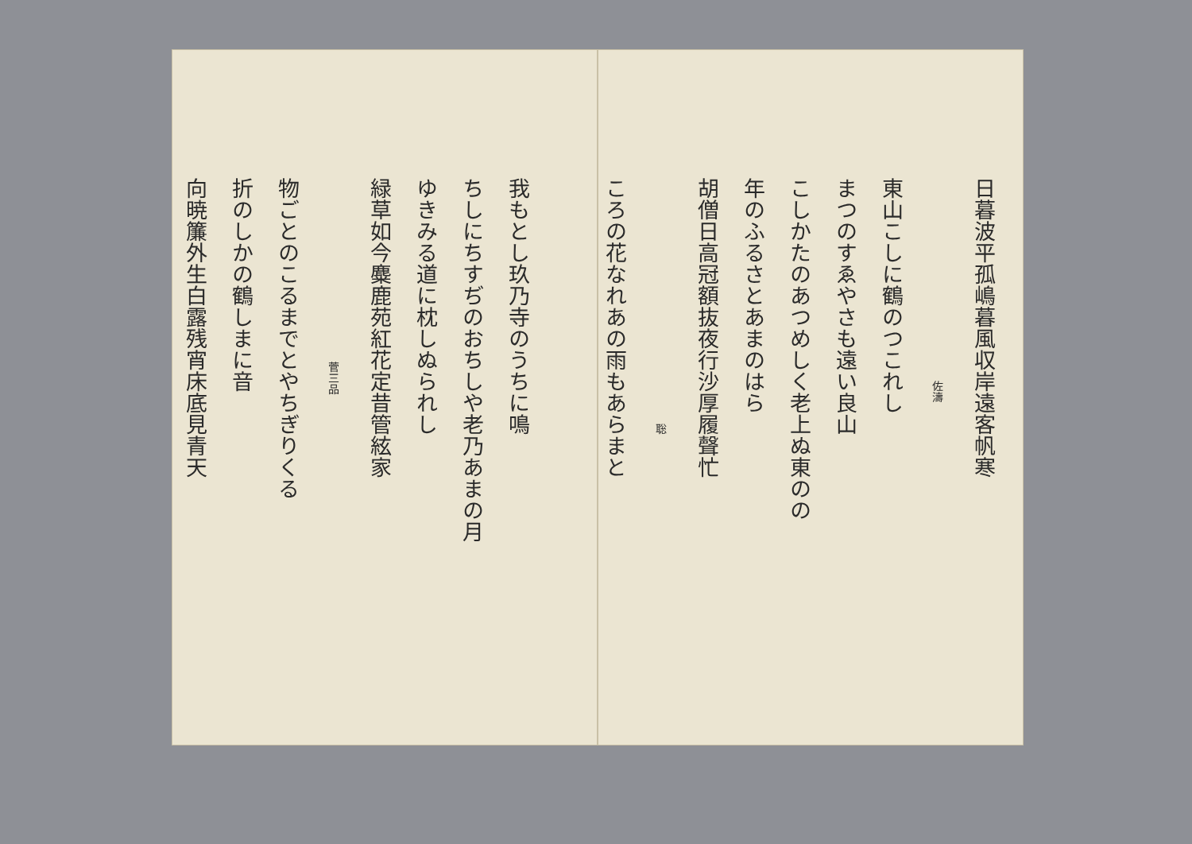我もとし玖乃寺のうちに鳴
ちしにちすぢのおちしや老乃あまの月
ゆきみる道に枕しぬられし
緑草如今麋鹿苑紅花定昔管絃家
菅三品
物ごとのこるまでとやちぎりくる
折のしかの鶴しまに音
向暁簾外生白露残宵床底見青天
日暮波平孤嶋暮風収岸遠客帆寒
佐濤
東山こしに鶴のつこれし
まつのすゑやさも遠い良山
こしかたのあつめしく老上ぬ東のの
年のふるさとあまのはら
胡僧日高冠額抜夜行沙厚履聲忙
聡
ころの花なれあの雨もあらまと